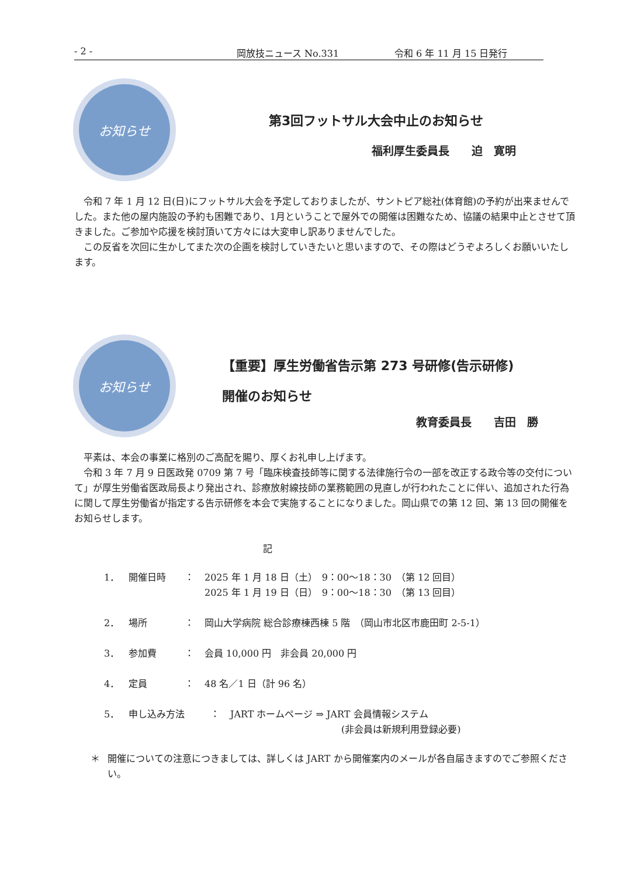- 2 - 岡放技ニュース No.331 令和 6 年 11 月 15 日発行
お知らせ
第3回フットサル大会中止のお知らせ
福利厚生委員長　　迫　寛明
　令和 7 年 1 月 12 日(日)にフットサル大会を予定しておりましたが、サントピア総社(体育館)の予約が出来ませんでした。また他の屋内施設の予約も困難であり、1月ということで屋外での開催は困難なため、協議の結果中止とさせて頂きました。ご参加や応援を検討頂いて方々には大変申し訳ありませんでした。
　この反省を次回に生かしてまた次の企画を検討していきたいと思いますので、その際はどうぞよろしくお願いいたします。
お知らせ
【重要】厚生労働省告示第 273 号研修(告示研修)
開催のお知らせ
教育委員長　　吉田　勝
　平素は、本会の事業に格別のご高配を賜り、厚くお礼申し上げます。
　令和 3 年 7 月 9 日医政発 0709 第 7 号「臨床検査技師等に関する法律施行令の一部を改正する政令等の交付について」が厚生労働省医政局長より発出され、診療放射線技師の業務範囲の見直しが行われたことに伴い、追加された行為に関して厚生労働省が指定する告示研修を本会で実施することになりました。岡山県での第 12 回、第 13 回の開催をお知らせします。
記
1． 開催日時 ： 2025 年 1 月 18 日（土）　9：00～18：30　（第 12 回目）
2025 年 1 月 19 日（日）　9：00～18：30　（第 13 回目）
2． 場所 ： 岡山大学病院 総合診療棟西棟 5 階　（岡山市北区市鹿田町 2-5-1）
3． 参加費 ： 会員 10,000 円　非会員 20,000 円
4． 定員 ： 48 名／1 日（計 96 名）
5． 申し込み方法 ： JART ホームページ ⇒ JART 会員情報システム
(非会員は新規利用登録必要)
＊ 開催についての注意につきましては、詳しくは JART から開催案内のメールが各自届きますのでご参照ください。